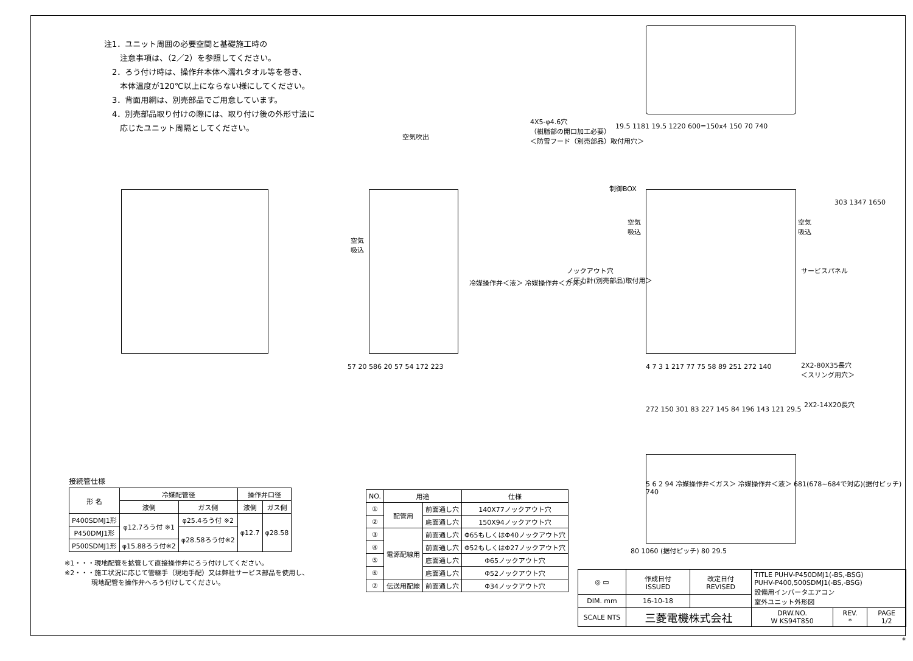注1．ユニット周囲の必要空間と基礎施工時の
　　注意事項は、（2／2）を参照してください。
　2．ろう付け時は、操作弁本体へ濡れタオル等を巻き、
　　本体温度が120℃以上にならない様にしてください。
　3．背面用網は、別売部品でご用意しています。
　4．別売部品取り付けの際には、取り付け後の外形寸法に
　　応じたユニット周隔としてください。
空気吹出
空気
吸込
冷媒操作弁＜液＞ 冷媒操作弁＜ガス＞
57 20 586 20 57 54 172 223
4X5-φ4.6穴
（樹脂部の開口加工必要）
＜防雪フード（別売部品）取付用穴＞
19.5 1181 19.5 1220 600=150x4 150 70 740
制御BOX
空気
吸込
空気
吸込
サービスパネル
ノックアウト穴
＜圧力計(別売部品)取付用＞
303 1347 1650
4 7 3 1 217 77 75 58 89 251 272 140
2X2-80X35長穴
＜スリング用穴＞
2X2-14X20長穴
272 150 301 83 227 145 84 196 143 121 29.5
5 6 2 94 冷媒操作弁＜ガス＞ 冷媒操作弁＜液＞ 681(678~684で対応)(据付ピッチ) 740
80 1060 (据付ピッチ) 80 29.5
接続管仕様
| 形 名 | 冷媒配管径 | | 操作弁口径 | |
| --- | --- | --- | --- | --- |
| | 液側 | ガス側 | 液側 | ガス側 |
| P400SDMJ1形 | φ12.7ろう付 ※1 | φ25.4ろう付 ※2 | φ12.7 | φ28.58 |
| P450DMJ1形 | | φ28.58ろう付※2 | | |
| P500SDMJ1形 | φ15.88ろう付※2 | | | |
※1・・・現地配管を拡管して直接操作弁にろう付けしてください。
※2・・・施工状況に応じて管継手（現地手配）又は弊社サービス部品を使用し、
　　　　現地配管を操作弁へろう付けしてください。
| NO. | 用途 | | 仕様 |
| --- | --- | --- | --- |
| ① | 配管用 | 前面通し穴 | 140X77ノックアウト穴 |
| ② | | 底面通し穴 | 150X94ノックアウト穴 |
| ③ | 電源配線用 | 前面通し穴 | Φ65もしくはΦ40ノックアウト穴 |
| ④ | | 前面通し穴 | Φ52もしくはΦ27ノックアウト穴 |
| ⑤ | | 底面通し穴 | Φ65ノックアウト穴 |
| ⑥ | | 底面通し穴 | Φ52ノックアウト穴 |
| ⑦ | 伝送用配線 | 前面通し穴 | Φ34ノックアウト穴 |
| ◎ ▭ | 作成日付 ISSUED | 改定日付 REVISED | TITLE PUHV-P450DMJ1(-BS,-BSG) PUHV-P400,500SDMJ1(-BS,-BSG) 設備用インバータエアコン 室外ユニット外形図 | | |
| DIM. mm | 16-10-18 | | | | |
| SCALE NTS | 三菱電機株式会社 | | DRW.NO. W KS94T850 | REV. * | PAGE 1/2 |
*